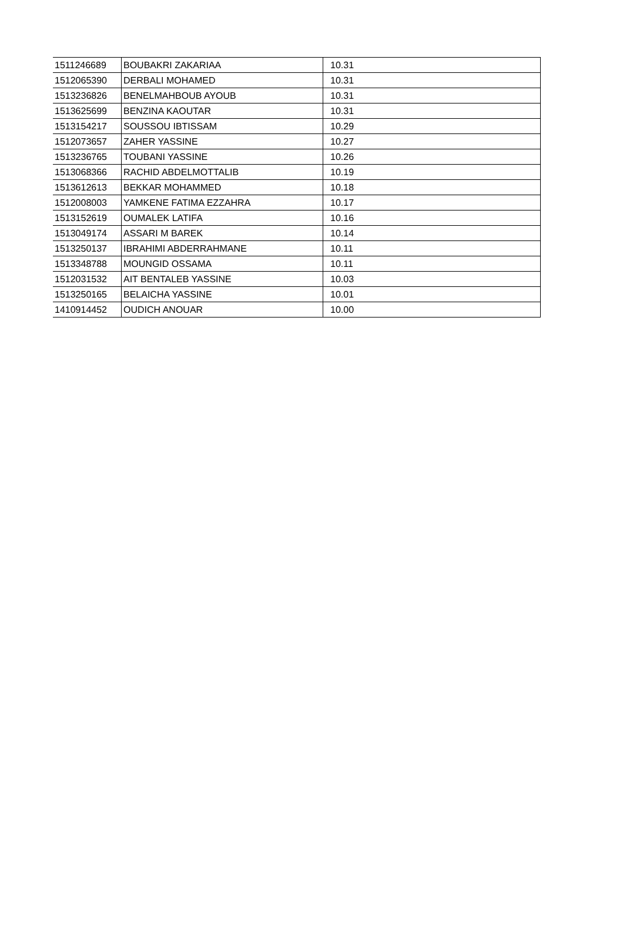| 1511246689 | BOUBAKRI ZAKARIAA | 10.31 |
| 1512065390 | DERBALI MOHAMED | 10.31 |
| 1513236826 | BENELMAHBOUB AYOUB | 10.31 |
| 1513625699 | BENZINA KAOUTAR | 10.31 |
| 1513154217 | SOUSSOU IBTISSAM | 10.29 |
| 1512073657 | ZAHER YASSINE | 10.27 |
| 1513236765 | TOUBANI YASSINE | 10.26 |
| 1513068366 | RACHID ABDELMOTTALIB | 10.19 |
| 1513612613 | BEKKAR MOHAMMED | 10.18 |
| 1512008003 | YAMKENE FATIMA EZZAHRA | 10.17 |
| 1513152619 | OUMALEK LATIFA | 10.16 |
| 1513049174 | ASSARI M BAREK | 10.14 |
| 1513250137 | IBRAHIMI ABDERRAHMANE | 10.11 |
| 1513348788 | MOUNGID OSSAMA | 10.11 |
| 1512031532 | AIT BENTALEB YASSINE | 10.03 |
| 1513250165 | BELAICHA YASSINE | 10.01 |
| 1410914452 | OUDICH ANOUAR | 10.00 |